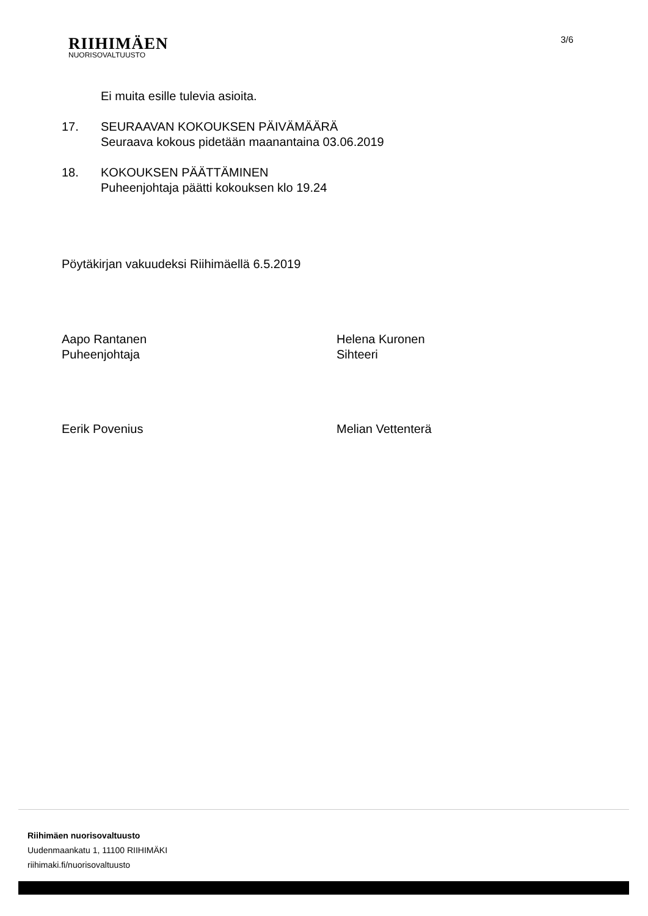RIIHIMÄEN
NUORISOVALTUUSTO
3/6
Ei muita esille tulevia asioita.
17. SEURAAVAN KOKOUKSEN PÄIVÄMÄÄRÄ
Seuraava kokous pidetään maanantaina 03.06.2019
18. KOKOUKSEN PÄÄTTÄMINEN
Puheenjohtaja päätti kokouksen klo 19.24
Pöytäkirjan vakuudeksi Riihimäellä 6.5.2019
Aapo Rantanen
Puheenjohtaja
Helena Kuronen
Sihteeri
Eerik Povenius Melian Vettenterä
Riihimäen nuorisovaltuusto
Uudenmaankatu 1, 11100 RIIHIMÄKI
riihimaki.fi/nuorisovaltuusto